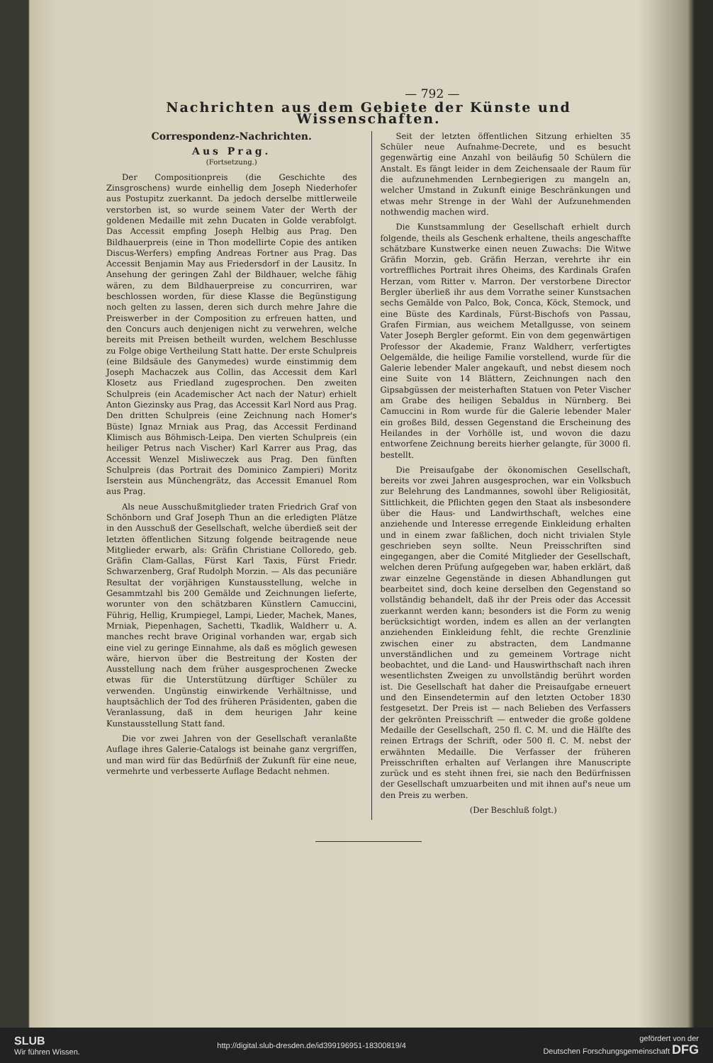— 792 —
Nachrichten aus dem Gebiete der Künste und Wissenschaften.
Correspondenz-Nachrichten.
Aus Prag.
(Fortsetzung.)
Der Compositionpreis (die Geschichte des Zinsgroschens) wurde einhellig dem Joseph Niederhofer aus Postupitz zuerkannt. Da jedoch derselbe mittlerweile verstorben ist, so wurde seinem Vater der Werth der goldenen Medaille mit zehn Ducaten in Golde verabfolgt. Das Accessit empfing Joseph Helbig aus Prag. Den Bildhauerpreis (eine in Thon modellirte Copie des antiken Discus-Werfers) empfing Andreas Fortner aus Prag. Das Accessit Benjamin May aus Friedersdorf in der Lausitz. In Ansehung der geringen Zahl der Bildhauer, welche fähig wären, zu dem Bildhauerpreise zu concurriren, war beschlossen worden, für diese Klasse die Begünstigung noch gelten zu lassen, deren sich durch mehre Jahre die Preiswerber in der Composition zu erfreuen hatten, und den Concurs auch denjenigen nicht zu verwehren, welche bereits mit Preisen betheilt wurden, welchem Beschlusse zu Folge obige Vertheilung Statt hatte. Der erste Schulpreis (eine Bildsäule des Ganymedes) wurde einstimmig dem Joseph Machaczek aus Collin, das Accessit dem Karl Klosetz aus Friedland zugesprochen. Den zweiten Schulpreis (ein Academischer Act nach der Natur) erhielt Anton Giezinsky aus Prag, das Accessit Karl Nord aus Prag. Den dritten Schulpreis (eine Zeichnung nach Homer's Büste) Ignaz Mrniak aus Prag, das Accessit Ferdinand Klimisch aus Böhmisch-Leipa. Den vierten Schulpreis (ein heiliger Petrus nach Vischer) Karl Karrer aus Prag, das Accessit Wenzel Misliweczek aus Prag. Den fünften Schulpreis (das Portrait des Dominico Zampieri) Moritz Iserstein aus Münchengrätz, das Accessit Emanuel Rom aus Prag.
Als neue Ausschußmitglieder traten Friedrich Graf von Schönborn und Graf Joseph Thun an die erledigten Plätze in den Ausschuß der Gesellschaft, welche überdieß seit der letzten öffentlichen Sitzung folgende beitragende neue Mitglieder erwarb, als: Gräfin Christiane Colloredo, geb. Gräfin Clam-Gallas, Fürst Karl Taxis, Fürst Friedr. Schwarzenberg, Graf Rudolph Morzin. — Als das pecuniäre Resultat der vorjährigen Kunstausstellung, welche in Gesammtzahl bis 200 Gemälde und Zeichnungen lieferte, worunter von den schätzbaren Künstlern Camuccini, Führig, Hellig, Krumpiegel, Lampi, Lieder, Machek, Manes, Mrniak, Piepenhagen, Sachetti, Tkadlik, Waldherr u. A. manches recht brave Original vorhanden war, ergab sich eine viel zu geringe Einnahme, als daß es möglich gewesen wäre, hiervon über die Bestreitung der Kosten der Ausstellung nach dem früher ausgesprochenen Zwecke etwas für die Unterstützung dürftiger Schüler zu verwenden. Ungünstig einwirkende Verhältnisse, und hauptsächlich der Tod des früheren Präsidenten, gaben die Veranlassung, daß in dem heurigen Jahr keine Kunstausstellung Statt fand.
Die vor zwei Jahren von der Gesellschaft veranlaßte Auflage ihres Galerie-Catalogs ist beinahe ganz vergriffen, und man wird für das Bedürfniß der Zukunft für eine neue, vermehrte und verbesserte Auflage Bedacht nehmen.
Seit der letzten öffentlichen Sitzung erhielten 35 Schüler neue Aufnahme-Decrete, und es besucht gegenwärtig eine Anzahl von beiläufig 50 Schülern die Anstalt. Es fängt leider in dem Zeichensaale der Raum für die aufzunehmenden Lernbegierigen zu mangeln an, welcher Umstand in Zukunft einige Beschränkungen und etwas mehr Strenge in der Wahl der Aufzunehmenden nothwendig machen wird.
Die Kunstsammlung der Gesellschaft erhielt durch folgende, theils als Geschenk erhaltene, theils angeschaffte schätzbare Kunstwerke einen neuen Zuwachs: Die Witwe Gräfin Morzin, geb. Gräfin Herzan, verehrte ihr ein vortreffliches Portrait ihres Oheims, des Kardinals Grafen Herzan, vom Ritter v. Marron. Der verstorbene Director Bergler überließ ihr aus dem Vorrathe seiner Kunstsachen sechs Gemälde von Palco, Bok, Conca, Köck, Stemock, und eine Büste des Kardinals, Fürst-Bischofs von Passau, Grafen Firmian, aus weichem Metallgusse, von seinem Vater Joseph Bergler geformt. Ein von dem gegenwärtigen Professor der Akademie, Franz Waldherr, verfertigtes Oelgemälde, die heilige Familie vorstellend, wurde für die Galerie lebender Maler angekauft, und nebst diesem noch eine Suite von 14 Blättern, Zeichnungen nach den Gipsabgüssen der meisterhaften Statuen von Peter Vischer am Grabe des heiligen Sebaldus in Nürnberg. Bei Camuccini in Rom wurde für die Galerie lebender Maler ein großes Bild, dessen Gegenstand die Erscheinung des Heilandes in der Vorhölle ist, und wovon die dazu entworfene Zeichnung bereits hierher gelangte, für 3000 fl. bestellt.
Die Preisaufgabe der ökonomischen Gesellschaft, bereits vor zwei Jahren ausgesprochen, war ein Volksbuch zur Belehrung des Landmannes, sowohl über Religiosität, Sittlichkeit, die Pflichten gegen den Staat als insbesondere über die Haus- und Landwirthschaft, welches eine anziehende und Interesse erregende Einkleidung erhalten und in einem zwar faßlichen, doch nicht trivialen Style geschrieben seyn sollte. Neun Preisschriften sind eingegangen, aber die Comité Mitglieder der Gesellschaft, welchen deren Prüfung aufgegeben war, haben erklärt, daß zwar einzelne Gegenstände in diesen Abhandlungen gut bearbeitet sind, doch keine derselben den Gegenstand so vollständig behandelt, daß ihr der Preis oder das Accessit zuerkannt werden kann; besonders ist die Form zu wenig berücksichtigt worden, indem es allen an der verlangten anziehenden Einkleidung fehlt, die rechte Grenzlinie zwischen einer zu abstracten, dem Landmanne unverständlichen und zu gemeinem Vortrage nicht beobachtet, und die Land- und Hauswirthschaft nach ihren wesentlichsten Zweigen zu unvollständig berührt worden ist. Die Gesellschaft hat daher die Preisaufgabe erneuert und den Einsendetermin auf den letzten October 1830 festgesetzt. Der Preis ist — nach Belieben des Verfassers der gekrönten Preisschrift — entweder die große goldene Medaille der Gesellschaft, 250 fl. C. M. und die Hälfte des reinen Ertrags der Schrift, oder 500 fl. C. M. nebst der erwähnten Medaille. Die Verfasser der früheren Preisschriften erhalten auf Verlangen ihre Manuscripte zurück und es steht ihnen frei, sie nach den Bedürfnissen der Gesellschaft umzuarbeiten und mit ihnen auf's neue um den Preis zu werben.
(Der Beschluß folgt.)
SLUB
Wir führen Wissen.
http://digital.slub-dresden.de/id399196951-18300819/4
gefördert von der
Deutschen Forschungsgemeinschaft DFG